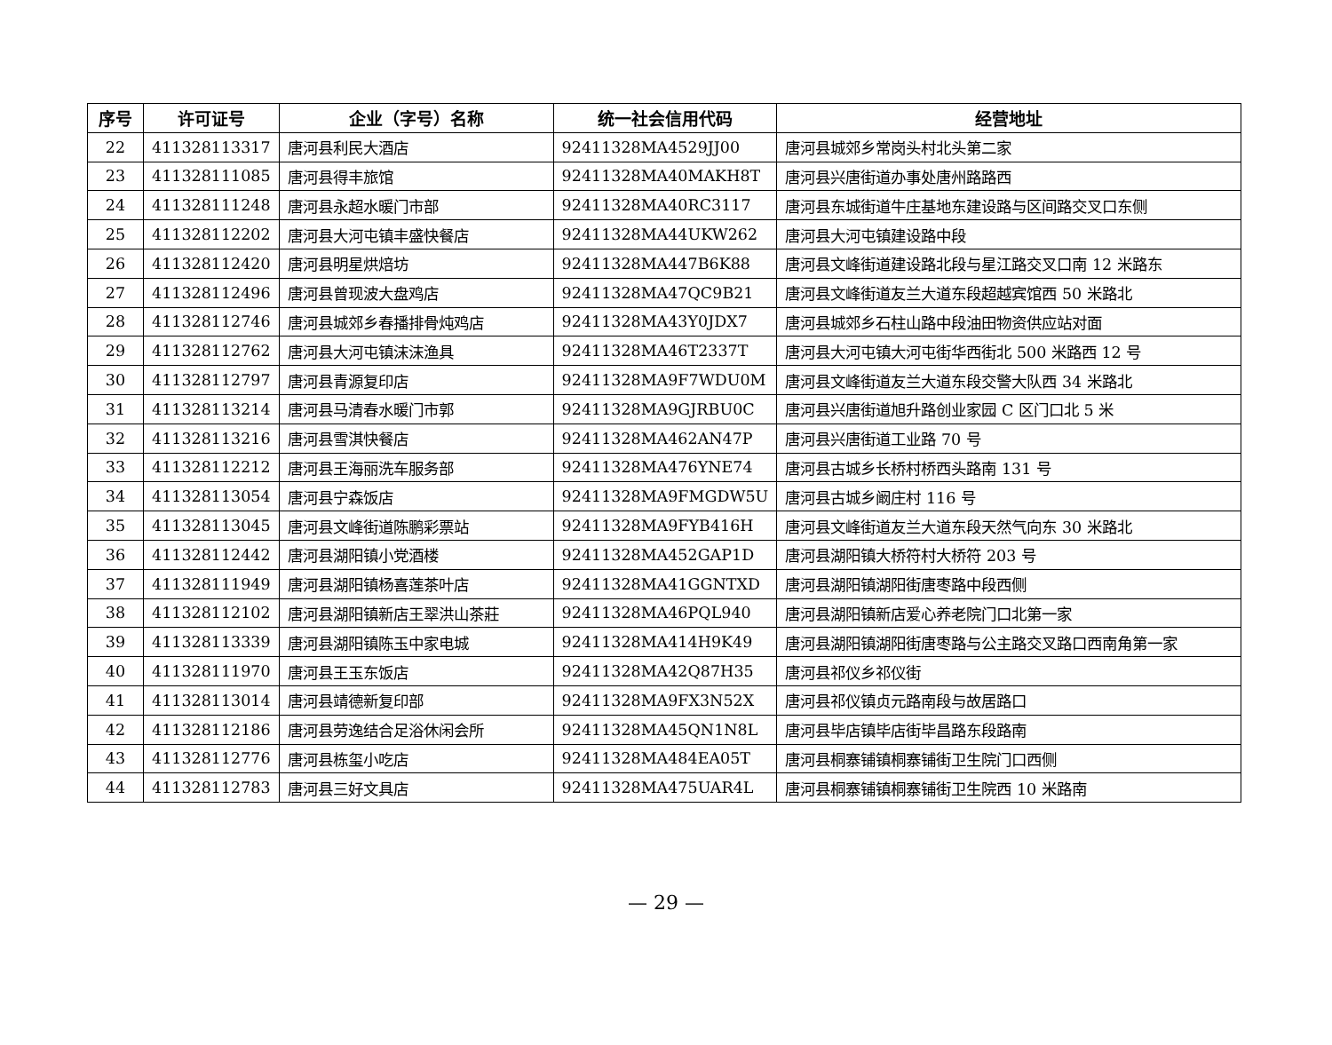| 序号 | 许可证号 | 企业（字号）名称 | 统一社会信用代码 | 经营地址 |
| --- | --- | --- | --- | --- |
| 22 | 411328113317 | 唐河县利民大酒店 | 92411328MA4529JJ00 | 唐河县城郊乡常岗头村北头第二家 |
| 23 | 411328111085 | 唐河县得丰旅馆 | 92411328MA40MAKH8T | 唐河县兴唐街道办事处唐州路路西 |
| 24 | 411328111248 | 唐河县永超水暖门市部 | 92411328MA40RC3117 | 唐河县东城街道牛庄基地东建设路与区间路交叉口东侧 |
| 25 | 411328112202 | 唐河县大河屯镇丰盛快餐店 | 92411328MA44UKW262 | 唐河县大河屯镇建设路中段 |
| 26 | 411328112420 | 唐河县明星烘焙坊 | 92411328MA447B6K88 | 唐河县文峰街道建设路北段与星江路交叉口南 12 米路东 |
| 27 | 411328112496 | 唐河县曾现波大盘鸡店 | 92411328MA47QC9B21 | 唐河县文峰街道友兰大道东段超越宾馆西 50 米路北 |
| 28 | 411328112746 | 唐河县城郊乡春播排骨炖鸡店 | 92411328MA43Y0JDX7 | 唐河县城郊乡石柱山路中段油田物资供应站对面 |
| 29 | 411328112762 | 唐河县大河屯镇沫沫渔具 | 92411328MA46T2337T | 唐河县大河屯镇大河屯街华西街北 500 米路西 12 号 |
| 30 | 411328112797 | 唐河县青源复印店 | 92411328MA9F7WDU0M | 唐河县文峰街道友兰大道东段交警大队西 34 米路北 |
| 31 | 411328113214 | 唐河县马清春水暖门市郭 | 92411328MA9GJRBU0C | 唐河县兴唐街道旭升路创业家园 C 区门口北 5 米 |
| 32 | 411328113216 | 唐河县雪淇快餐店 | 92411328MA462AN47P | 唐河县兴唐街道工业路 70 号 |
| 33 | 411328112212 | 唐河县王海丽洗车服务部 | 92411328MA476YNE74 | 唐河县古城乡长桥村桥西头路南 131 号 |
| 34 | 411328113054 | 唐河县宁森饭店 | 92411328MA9FMGDW5U | 唐河县古城乡阚庄村 116 号 |
| 35 | 411328113045 | 唐河县文峰街道陈鹏彩票站 | 92411328MA9FYB416H | 唐河县文峰街道友兰大道东段天然气向东 30 米路北 |
| 36 | 411328112442 | 唐河县湖阳镇小党酒楼 | 92411328MA452GAP1D | 唐河县湖阳镇大桥符村大桥符 203 号 |
| 37 | 411328111949 | 唐河县湖阳镇杨喜莲茶叶店 | 92411328MA41GGNTXD | 唐河县湖阳镇湖阳街唐枣路中段西侧 |
| 38 | 411328112102 | 唐河县湖阳镇新店王翠洪山茶莊 | 92411328MA46PQL940 | 唐河县湖阳镇新店爱心养老院门口北第一家 |
| 39 | 411328113339 | 唐河县湖阳镇陈玉中家电城 | 92411328MA414H9K49 | 唐河县湖阳镇湖阳街唐枣路与公主路交叉路口西南角第一家 |
| 40 | 411328111970 | 唐河县王玉东饭店 | 92411328MA42Q87H35 | 唐河县祁仪乡祁仪街 |
| 41 | 411328113014 | 唐河县靖德新复印部 | 92411328MA9FX3N52X | 唐河县祁仪镇贞元路南段与故居路口 |
| 42 | 411328112186 | 唐河县劳逸结合足浴休闲会所 | 92411328MA45QN1N8L | 唐河县毕店镇毕店街毕昌路东段路南 |
| 43 | 411328112776 | 唐河县栋玺小吃店 | 92411328MA484EA05T | 唐河县桐寨铺镇桐寨铺街卫生院门口西侧 |
| 44 | 411328112783 | 唐河县三好文具店 | 92411328MA475UAR4L | 唐河县桐寨铺镇桐寨铺街卫生院西 10 米路南 |
— 29 —